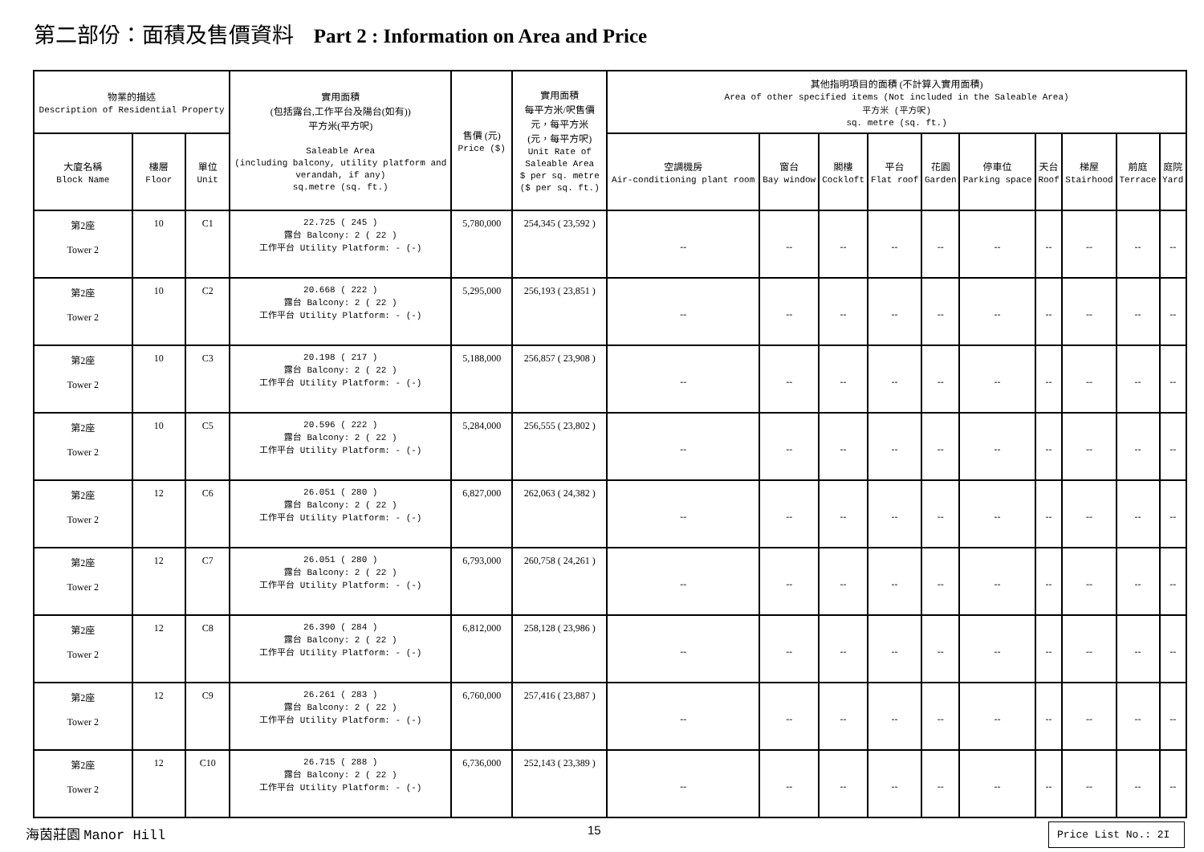第二部份：面積及售價資料 Part 2 : Information on Area and Price
| 物業的描述 Description of Residential Property | | | 實用面積 (包括露台,工作平台及陽台(如有)) 平方米(平方呎) Saleable Area (including balcony, utility platform and verandah, if any) sq.metre (sq. ft.) | 售價 (元) Price ($) | 實用面積 每平方米/呎售價 元，每平方米 (元，每平方呎) Unit Rate of Saleable Area $ per sq. metre ($ per sq. ft.) | 其他指明項目的面積 (不計算入實用面積) Area of other specified items (Not included in the Saleable Area) 平方米 (平方呎) sq. metre (sq. ft.) | | | | | | | | | |
| --- | --- | --- | --- | --- | --- | --- | --- | --- | --- | --- | --- | --- | --- | --- | --- |
| 大廈名稱 Block Name | 樓層 Floor | 單位 Unit | | | | 空調機房 Air-conditioning plant room | 窗台 Bay window | 閣樓 Cockloft | 平台 Flat roof | 花園 Garden | 停車位 Parking space | 天台 Roof | 梯屋 Stairhood | 前庭 Terrace | 庭院 Yard |
| 第2座 Tower 2 | 10 | C1 | 22.725 ( 245 ) 露台 Balcony: 2 ( 22 ) 工作平台 Utility Platform: - (-) | 5,780,000 | 254,345 ( 23,592 ) | -- | -- | -- | -- | -- | -- | -- | -- | -- | -- |
| 第2座 Tower 2 | 10 | C2 | 20.668 ( 222 ) 露台 Balcony: 2 ( 22 ) 工作平台 Utility Platform: - (-) | 5,295,000 | 256,193 ( 23,851 ) | -- | -- | -- | -- | -- | -- | -- | -- | -- | -- |
| 第2座 Tower 2 | 10 | C3 | 20.198 ( 217 ) 露台 Balcony: 2 ( 22 ) 工作平台 Utility Platform: - (-) | 5,188,000 | 256,857 ( 23,908 ) | -- | -- | -- | -- | -- | -- | -- | -- | -- | -- |
| 第2座 Tower 2 | 10 | C5 | 20.596 ( 222 ) 露台 Balcony: 2 ( 22 ) 工作平台 Utility Platform: - (-) | 5,284,000 | 256,555 ( 23,802 ) | -- | -- | -- | -- | -- | -- | -- | -- | -- | -- |
| 第2座 Tower 2 | 12 | C6 | 26.051 ( 280 ) 露台 Balcony: 2 ( 22 ) 工作平台 Utility Platform: - (-) | 6,827,000 | 262,063 ( 24,382 ) | -- | -- | -- | -- | -- | -- | -- | -- | -- | -- |
| 第2座 Tower 2 | 12 | C7 | 26.051 ( 280 ) 露台 Balcony: 2 ( 22 ) 工作平台 Utility Platform: - (-) | 6,793,000 | 260,758 ( 24,261 ) | -- | -- | -- | -- | -- | -- | -- | -- | -- | -- |
| 第2座 Tower 2 | 12 | C8 | 26.390 ( 284 ) 露台 Balcony: 2 ( 22 ) 工作平台 Utility Platform: - (-) | 6,812,000 | 258,128 ( 23,986 ) | -- | -- | -- | -- | -- | -- | -- | -- | -- | -- |
| 第2座 Tower 2 | 12 | C9 | 26.261 ( 283 ) 露台 Balcony: 2 ( 22 ) 工作平台 Utility Platform: - (-) | 6,760,000 | 257,416 ( 23,887 ) | -- | -- | -- | -- | -- | -- | -- | -- | -- | -- |
| 第2座 Tower 2 | 12 | C10 | 26.715 ( 288 ) 露台 Balcony: 2 ( 22 ) 工作平台 Utility Platform: - (-) | 6,736,000 | 252,143 ( 23,389 ) | -- | -- | -- | -- | -- | -- | -- | -- | -- | -- |
海茵莊園 Manor Hill 15 Price List No.: 2I